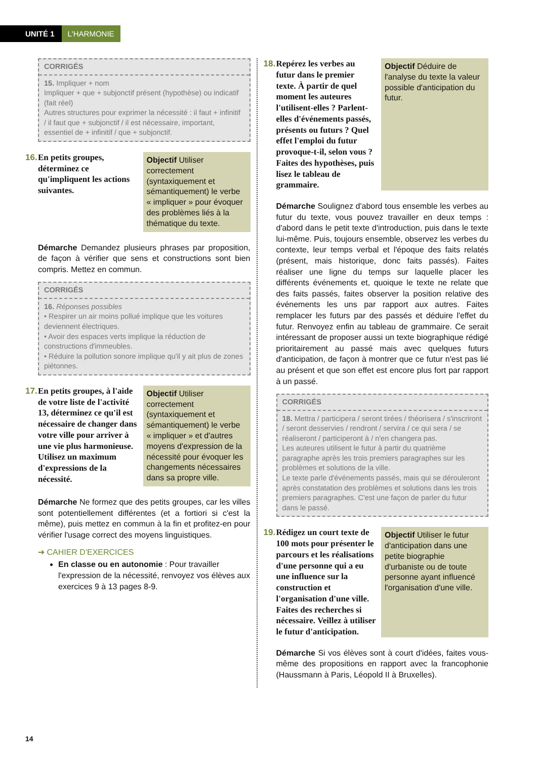UNITÉ 1 L'HARMONIE
CORRIGÉS
15. Impliquer + nom
Impliquer + que + subjonctif présent (hypothèse) ou indicatif (fait réel)
Autres structures pour exprimer la nécessité : il faut + infinitif / il faut que + subjonctif / il est nécessaire, important, essentiel de + infinitif / que + subjonctif.
16. En petits groupes, déterminez ce qu'impliquent les actions suivantes.
Objectif Utiliser correctement (syntaxiquement et sémantiquement) le verbe « impliquer » pour évoquer des problèmes liés à la thématique du texte.
Démarche Demandez plusieurs phrases par proposition, de façon à vérifier que sens et constructions sont bien compris. Mettez en commun.
CORRIGÉS
16. Réponses possibles
• Respirer un air moins pollué implique que les voitures deviennent électriques.
• Avoir des espaces verts implique la réduction de constructions d'immeubles.
• Réduire la pollution sonore implique qu'il y ait plus de zones piétonnes.
17. En petits groupes, à l'aide de votre liste de l'activité 13, déterminez ce qu'il est nécessaire de changer dans votre ville pour arriver à une vie plus harmonieuse. Utilisez un maximum d'expressions de la nécessité.
Objectif Utiliser correctement (syntaxiquement et sémantiquement) le verbe « impliquer » et d'autres moyens d'expression de la nécessité pour évoquer les changements nécessaires dans sa propre ville.
Démarche Ne formez que des petits groupes, car les villes sont potentiellement différentes (et a fortiori si c'est la même), puis mettez en commun à la fin et profitez-en pour vérifier l'usage correct des moyens linguistiques.
➔ CAHIER D'EXERCICES
En classe ou en autonomie : Pour travailler l'expression de la nécessité, renvoyez vos élèves aux exercices 9 à 13 pages 8-9.
18. Repérez les verbes au futur dans le premier texte. À partir de quel moment les auteures l'utilisent-elles ? Parlent-elles d'événements passés, présents ou futurs ? Quel effet l'emploi du futur provoque-t-il, selon vous ? Faites des hypothèses, puis lisez le tableau de grammaire.
Objectif Déduire de l'analyse du texte la valeur possible d'anticipation du futur.
Démarche Soulignez d'abord tous ensemble les verbes au futur du texte, vous pouvez travailler en deux temps : d'abord dans le petit texte d'introduction, puis dans le texte lui-même. Puis, toujours ensemble, observez les verbes du contexte, leur temps verbal et l'époque des faits relatés (présent, mais historique, donc faits passés). Faites réaliser une ligne du temps sur laquelle placer les différents événements et, quoique le texte ne relate que des faits passés, faites observer la position relative des événements les uns par rapport aux autres. Faites remplacer les futurs par des passés et déduire l'effet du futur. Renvoyez enfin au tableau de grammaire. Ce serait intéressant de proposer aussi un texte biographique rédigé prioritairement au passé mais avec quelques futurs d'anticipation, de façon à montrer que ce futur n'est pas lié au présent et que son effet est encore plus fort par rapport à un passé.
CORRIGÉS
18. Mettra / participera / seront tirées / théorisera / s'inscriront / seront desservies / rendront / servira / ce qui sera / se réaliseront / participeront à / n'en changera pas.
Les auteures utilisent le futur à partir du quatrième paragraphe après les trois premiers paragraphes sur les problèmes et solutions de la ville.
Le texte parle d'événements passés, mais qui se dérouleront après constatation des problèmes et solutions dans les trois premiers paragraphes. C'est une façon de parler du futur dans le passé.
19. Rédigez un court texte de 100 mots pour présenter le parcours et les réalisations d'une personne qui a eu une influence sur la construction et l'organisation d'une ville. Faites des recherches si nécessaire. Veillez à utiliser le futur d'anticipation.
Objectif Utiliser le futur d'anticipation dans une petite biographie d'urbaniste ou de toute personne ayant influencé l'organisation d'une ville.
Démarche Si vos élèves sont à court d'idées, faites vous-même des propositions en rapport avec la francophonie (Haussmann à Paris, Léopold II à Bruxelles).
14